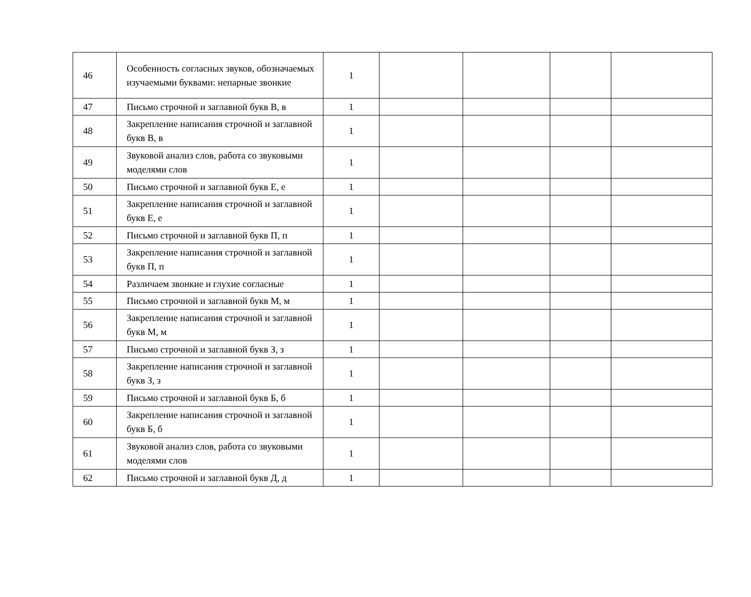| 46 | Особенность согласных звуков, обозначаемых изучаемыми буквами: непарные звонкие | 1 | | | | |
| 47 | Письмо строчной и заглавной букв В, в | 1 | | | | |
| 48 | Закрепление написания строчной и заглавной букв В, в | 1 | | | | |
| 49 | Звуковой анализ слов, работа со звуковыми моделями слов | 1 | | | | |
| 50 | Письмо строчной и заглавной букв Е, е | 1 | | | | |
| 51 | Закрепление написания строчной и заглавной букв Е, е | 1 | | | | |
| 52 | Письмо строчной и заглавной букв П, п | 1 | | | | |
| 53 | Закрепление написания строчной и заглавной букв П, п | 1 | | | | |
| 54 | Различаем звонкие и глухие согласные | 1 | | | | |
| 55 | Письмо строчной и заглавной букв М, м | 1 | | | | |
| 56 | Закрепление написания строчной и заглавной букв М, м | 1 | | | | |
| 57 | Письмо строчной и заглавной букв З, з | 1 | | | | |
| 58 | Закрепление написания строчной и заглавной букв З, з | 1 | | | | |
| 59 | Письмо строчной и заглавной букв Б, б | 1 | | | | |
| 60 | Закрепление написания строчной и заглавной букв Б, б | 1 | | | | |
| 61 | Звуковой анализ слов, работа со звуковыми моделями слов | 1 | | | | |
| 62 | Письмо строчной и заглавной букв Д, д | 1 | | | | |